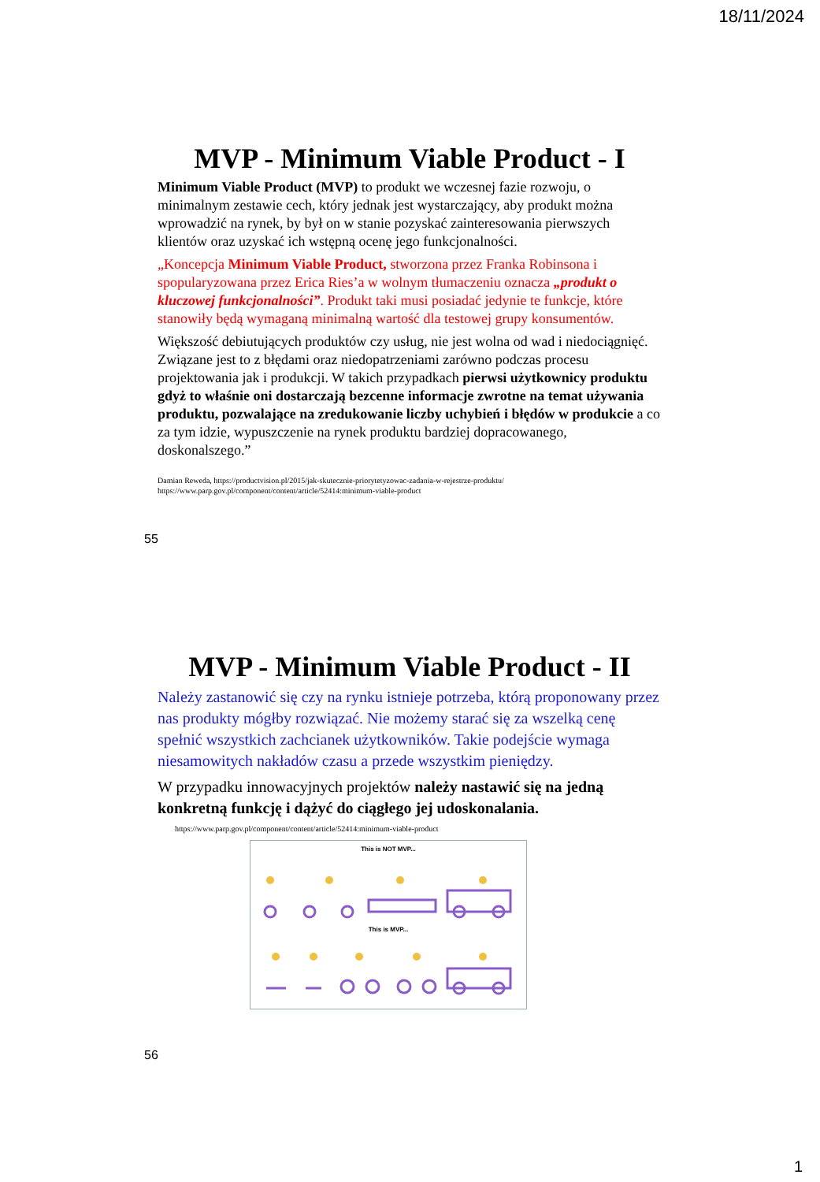18/11/2024
MVP - Minimum Viable Product - I
Minimum Viable Product (MVP) to produkt we wczesnej fazie rozwoju, o minimalnym zestawie cech, który jednak jest wystarczający, aby produkt można wprowadzić na rynek, by był on w stanie pozyskać zainteresowania pierwszych klientów oraz uzyskać ich wstępną ocenę jego funkcjonalności.
„Koncepcja Minimum Viable Product, stworzona przez Franka Robinsona i spopularyzowana przez Erica Ries’a w wolnym tłumaczeniu oznacza „produkt o kluczowej funkcjonalności”. Produkt taki musi posiadać jedynie te funkcje, które stanowiły będą wymaganą minimalną wartość dla testowej grupy konsumentów.
Większość debiutujących produktów czy usług, nie jest wolna od wad i niedociągnięć. Związane jest to z błędami oraz niedopatrzeniami zarówno podczas procesu projektowania jak i produkcji. W takich przypadkach pierwsi użytkownicy produktu gdyż to właśnie oni dostarczają bezcenne informacje zwrotne na temat używania produktu, pozwalające na zredukowanie liczby uchybień i błędów w produkcie a co za tym idzie, wypuszczenie na rynek produktu bardziej dopracowanego, doskonalszego.”
Damian Reweda, https://productvision.pl/2015/jak-skutecznie-priorytetyzowac-zadania-w-rejestrze-produktu/
https://www.parp.gov.pl/component/content/article/52414:minimum-viable-product
55
MVP - Minimum Viable Product - II
Należy zastanowić się czy na rynku istnieje potrzeba, którą proponowany przez nas produkty mógłby rozwiązać. Nie możemy starać się za wszelką cenę spełnić wszystkich zachcianek użytkowników. Takie podejście wymaga niesamowitych nakładów czasu a przede wszystkim pieniędzy.
W przypadku innowacyjnych projektów należy nastawić się na jedną konkretną funkcję i dążyć do ciągłego jej udoskonalania.
https://www.parp.gov.pl/component/content/article/52414:minimum-viable-product
This is NOT MVP...
This is MVP...
56
1